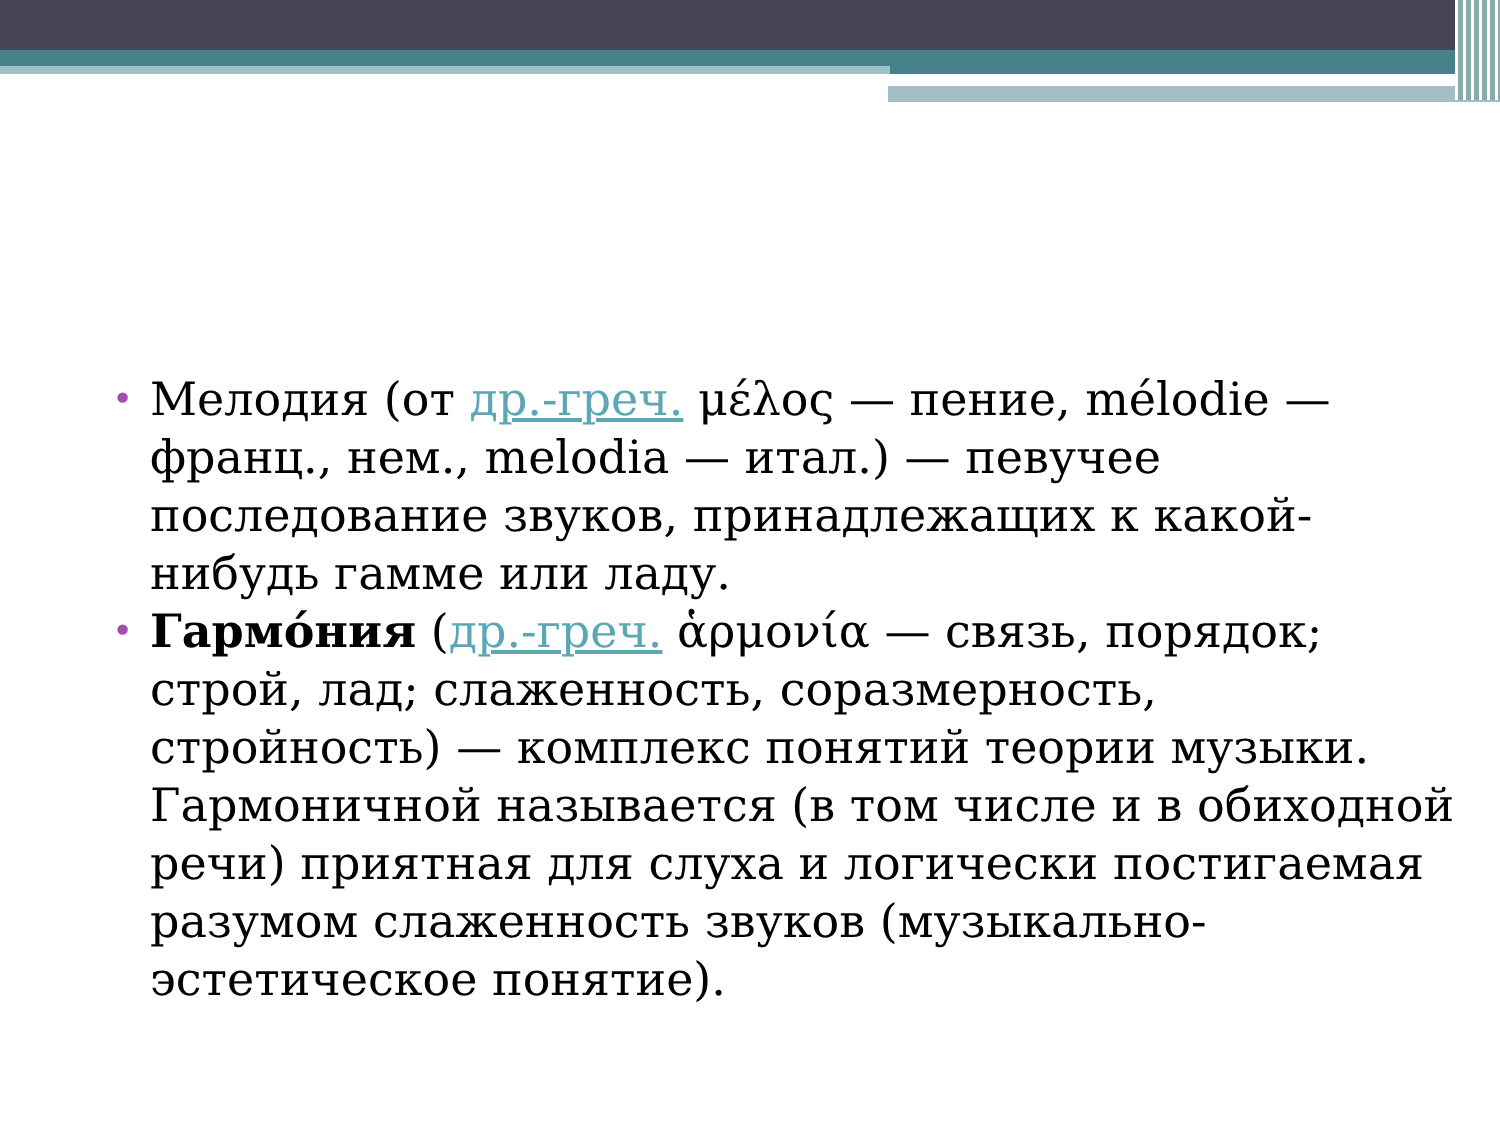• Мелодия (от др.-греч. μέλος — пение, mélodie — франц., нем., melodia — итал.) — певучее последование звуков, принадлежащих к какой-нибудь гамме или ладу.
• Гармо́ния (др.-греч. ἁρμονία — связь, порядок; строй, лад; слаженность, соразмерность, стройность) — комплекс понятий теории музыки. Гармоничной называется (в том числе и в обиходной речи) приятная для слуха и логически постигаемая разумом слаженность звуков (музыкально-эстетическое понятие).